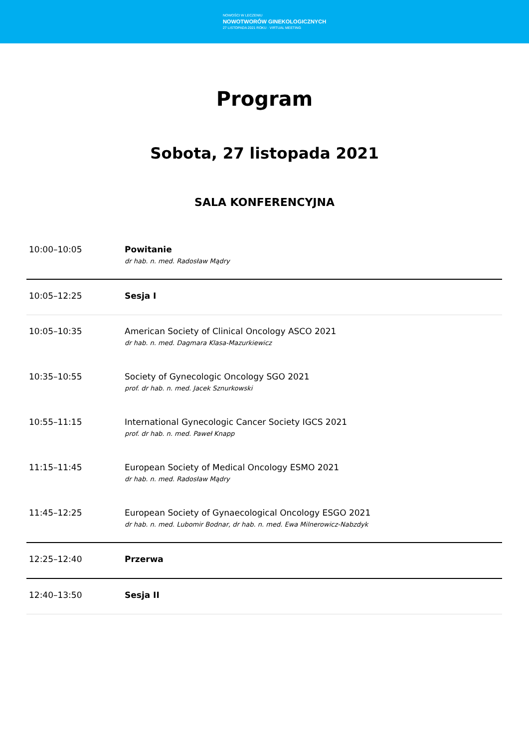NOWOŚCI W LECZENIU
NOWOTWORÓW GINEKOLOGICZNYCH
27 LISTOPADA 2021 ROKU · VIRTUAL MEETING
Program
Sobota, 27 listopada 2021
SALA KONFERENCYJNA
| 10:00–10:05 | Powitanie dr hab. n. med. Radosław Mądry |
| 10:05–12:25 | Sesja I |
| 10:05–10:35 | American Society of Clinical Oncology ASCO 2021 dr hab. n. med. Dagmara Klasa-Mazurkiewicz |
| 10:35–10:55 | Society of Gynecologic Oncology SGO 2021 prof. dr hab. n. med. Jacek Sznurkowski |
| 10:55–11:15 | International Gynecologic Cancer Society IGCS 2021 prof. dr hab. n. med. Paweł Knapp |
| 11:15–11:45 | European Society of Medical Oncology ESMO 2021 dr hab. n. med. Radosław Mądry |
| 11:45–12:25 | European Society of Gynaecological Oncology ESGO 2021 dr hab. n. med. Lubomir Bodnar, dr hab. n. med. Ewa Milnerowicz-Nabzdyk |
| 12:25–12:40 | Przerwa |
| 12:40–13:50 | Sesja II |